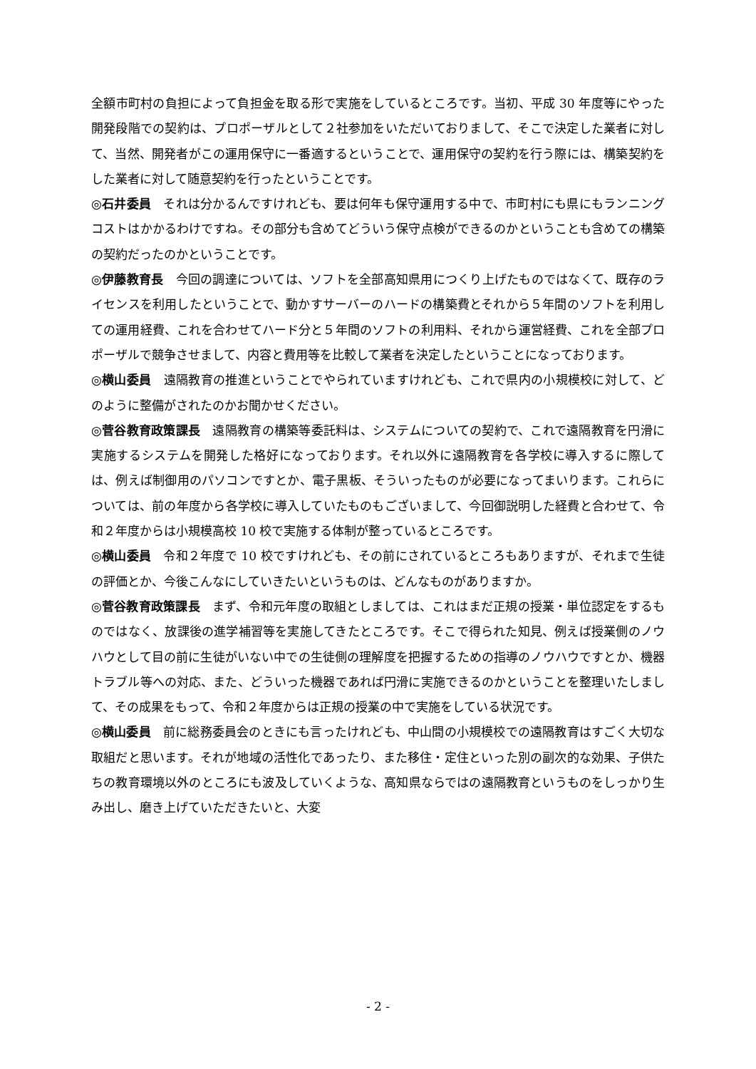全額市町村の負担によって負担金を取る形で実施をしているところです。当初、平成 30 年度等にやった開発段階での契約は、プロポーザルとして２社参加をいただいておりまして、そこで決定した業者に対して、当然、開発者がこの運用保守に一番適するということで、運用保守の契約を行う際には、構築契約をした業者に対して随意契約を行ったということです。
◎石井委員　それは分かるんですけれども、要は何年も保守運用する中で、市町村にも県にもランニングコストはかかるわけですね。その部分も含めてどういう保守点検ができるのかということも含めての構築の契約だったのかということです。
◎伊藤教育長　今回の調達については、ソフトを全部高知県用につくり上げたものではなくて、既存のライセンスを利用したということで、動かすサーバーのハードの構築費とそれから５年間のソフトを利用しての運用経費、これを合わせてハード分と５年間のソフトの利用料、それから運営経費、これを全部プロポーザルで競争させまして、内容と費用等を比較して業者を決定したということになっております。
◎横山委員　遠隔教育の推進ということでやられていますけれども、これで県内の小規模校に対して、どのように整備がされたのかお聞かせください。
◎菅谷教育政策課長　遠隔教育の構築等委託料は、システムについての契約で、これで遠隔教育を円滑に実施するシステムを開発した格好になっております。それ以外に遠隔教育を各学校に導入するに際しては、例えば制御用のパソコンですとか、電子黒板、そういったものが必要になってまいります。これらについては、前の年度から各学校に導入していたものもございまして、今回御説明した経費と合わせて、令和２年度からは小規模高校 10 校で実施する体制が整っているところです。
◎横山委員　令和２年度で 10 校ですけれども、その前にされているところもありますが、それまで生徒の評価とか、今後こんなにしていきたいというものは、どんなものがありますか。
◎菅谷教育政策課長　まず、令和元年度の取組としましては、これはまだ正規の授業・単位認定をするものではなく、放課後の進学補習等を実施してきたところです。そこで得られた知見、例えば授業側のノウハウとして目の前に生徒がいない中での生徒側の理解度を把握するための指導のノウハウですとか、機器トラブル等への対応、また、どういった機器であれば円滑に実施できるのかということを整理いたしまして、その成果をもって、令和２年度からは正規の授業の中で実施をしている状況です。
◎横山委員　前に総務委員会のときにも言ったけれども、中山間の小規模校での遠隔教育はすごく大切な取組だと思います。それが地域の活性化であったり、また移住・定住といった別の副次的な効果、子供たちの教育環境以外のところにも波及していくような、高知県ならではの遠隔教育というものをしっかり生み出し、磨き上げていただきたいと、大変
- 2 -